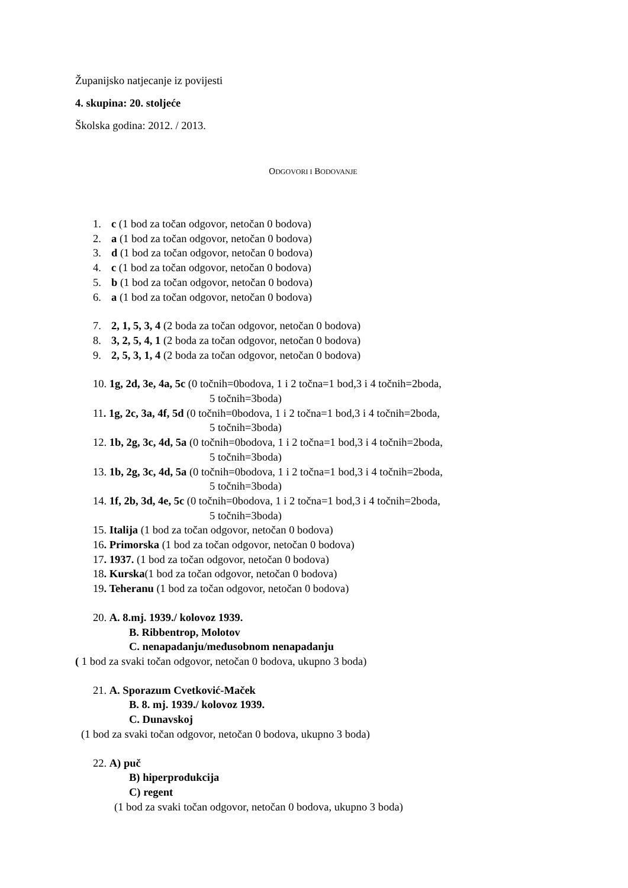Županijsko natjecanje iz povijesti
4. skupina: 20. stoljeće
Školska godina: 2012. / 2013.
ODGOVORI I BODOVANJE
1. c (1 bod za točan odgovor, netočan 0 bodova)
2. a (1 bod za točan odgovor, netočan 0 bodova)
3. d (1 bod za točan odgovor, netočan 0 bodova)
4. c (1 bod za točan odgovor, netočan 0 bodova)
5. b (1 bod za točan odgovor, netočan 0 bodova)
6. a (1 bod za točan odgovor, netočan 0 bodova)
7. 2, 1, 5, 3, 4 (2 boda za točan odgovor, netočan 0 bodova)
8. 3, 2, 5, 4, 1 (2 boda za točan odgovor, netočan 0 bodova)
9. 2, 5, 3, 1, 4 (2 boda za točan odgovor, netočan 0 bodova)
10. 1g, 2d, 3e, 4a, 5c (0 točnih=0bodova, 1 i 2 točna=1 bod,3 i 4 točnih=2boda,
5 točnih=3boda)
11. 1g, 2c, 3a, 4f, 5d (0 točnih=0bodova, 1 i 2 točna=1 bod,3 i 4 točnih=2boda,
5 točnih=3boda)
12. 1b, 2g, 3c, 4d, 5a (0 točnih=0bodova, 1 i 2 točna=1 bod,3 i 4 točnih=2boda,
5 točnih=3boda)
13. 1b, 2g, 3c, 4d, 5a (0 točnih=0bodova, 1 i 2 točna=1 bod,3 i 4 točnih=2boda,
5 točnih=3boda)
14. 1f, 2b, 3d, 4e, 5c (0 točnih=0bodova, 1 i 2 točna=1 bod,3 i 4 točnih=2boda,
5 točnih=3boda)
15. Italija (1 bod za točan odgovor, netočan 0 bodova)
16. Primorska (1 bod za točan odgovor, netočan 0 bodova)
17. 1937. (1 bod za točan odgovor, netočan 0 bodova)
18. Kurska(1 bod za točan odgovor, netočan 0 bodova)
19. Teheranu (1 bod za točan odgovor, netočan 0 bodova)
20. A. 8.mj. 1939./ kolovoz 1939.
B. Ribbentrop, Molotov
C. nenapadanju/međusobnom nenapadanju
( 1 bod za svaki točan odgovor, netočan 0 bodova, ukupno 3 boda)
21. A. Sporazum Cvetković-Maček
B. 8. mj. 1939./ kolovoz 1939.
C. Dunavskoj
(1 bod za svaki točan odgovor, netočan 0 bodova, ukupno 3 boda)
22. A) puč
B) hiperprodukcija
C) regent
(1 bod za svaki točan odgovor, netočan 0 bodova, ukupno 3 boda)